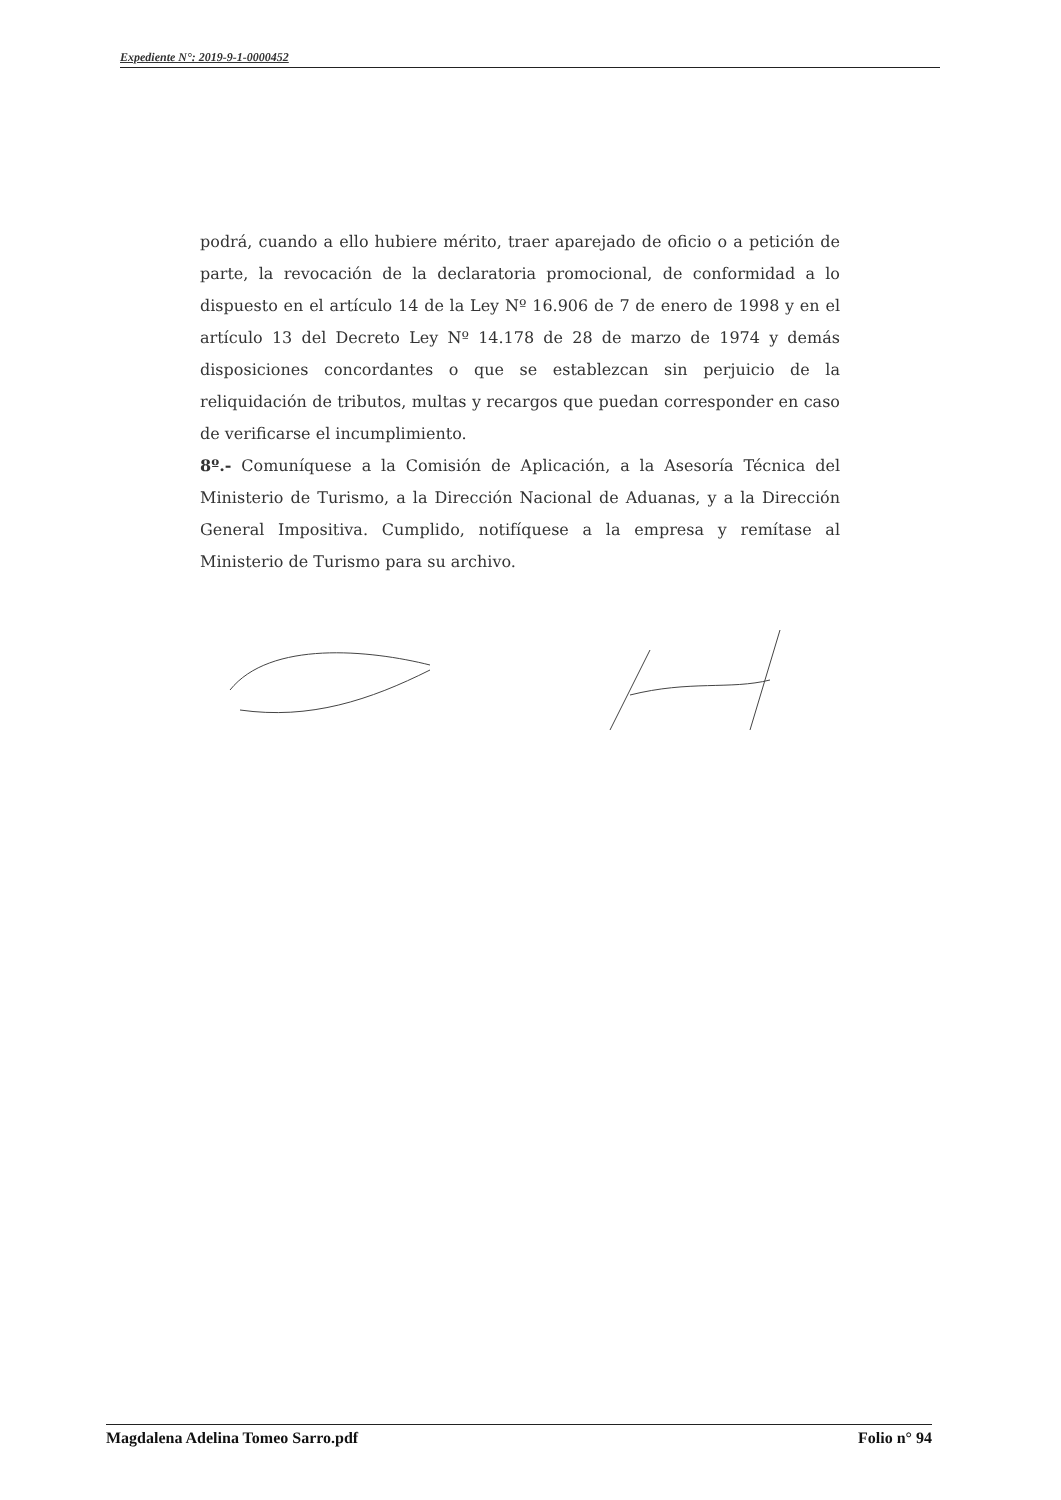Expediente N°: 2019-9-1-0000452
podrá, cuando a ello hubiere mérito, traer aparejado de oficio o a petición de parte, la revocación de la declaratoria promocional, de conformidad a lo dispuesto en el artículo 14 de la Ley Nº 16.906 de 7 de enero de 1998 y en el artículo 13 del Decreto Ley Nº 14.178 de 28 de marzo de 1974 y demás disposiciones concordantes o que se establezcan sin perjuicio de la reliquidación de tributos, multas y recargos que puedan corresponder en caso de verificarse el incumplimiento.
8º.- Comuníquese a la Comisión de Aplicación, a la Asesoría Técnica del Ministerio de Turismo, a la Dirección Nacional de Aduanas, y a la Dirección General Impositiva. Cumplido, notifíquese a la empresa y remítase al Ministerio de Turismo para su archivo.
Magdalena Adelina Tomeo Sarro.pdf Folio n° 94